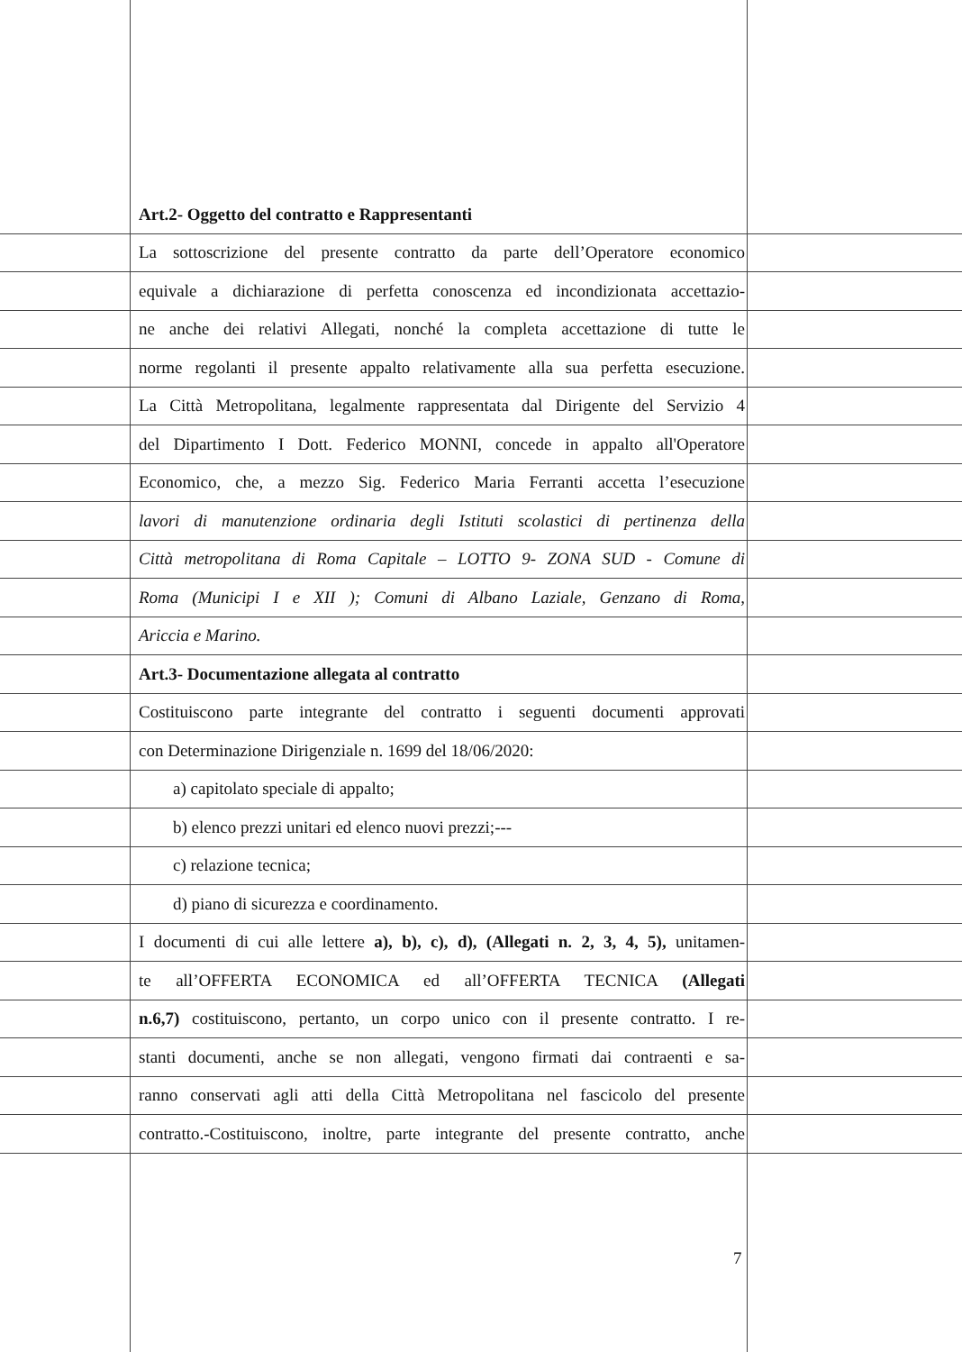Art.2- Oggetto del contratto e Rappresentanti
La sottoscrizione del presente contratto da parte dell’Operatore economico
equivale a dichiarazione di perfetta conoscenza ed incondizionata accettazio-
ne anche dei relativi Allegati, nonché la completa accettazione di tutte le
norme regolanti il presente appalto relativamente alla sua perfetta esecuzione.
La Città Metropolitana, legalmente rappresentata dal Dirigente del Servizio 4
del Dipartimento I Dott. Federico MONNI, concede in appalto all'Operatore
Economico, che, a mezzo Sig. Federico Maria Ferranti accetta l’esecuzione
lavori di manutenzione ordinaria degli Istituti scolastici di pertinenza della
Città metropolitana di Roma Capitale – LOTTO 9- ZONA SUD - Comune di
Roma (Municipi I e XII ); Comuni di Albano Laziale, Genzano di Roma,
Ariccia e Marino.
Art.3- Documentazione allegata al contratto
Costituiscono parte integrante del contratto i seguenti documenti approvati
con Determinazione Dirigenziale n. 1699 del 18/06/2020:
a) capitolato speciale di appalto;
b) elenco prezzi unitari ed elenco nuovi prezzi;---
c) relazione tecnica;
d) piano di sicurezza e coordinamento.
I documenti di cui alle lettere a), b), c), d), (Allegati n. 2, 3, 4, 5), unitamen-
te all’OFFERTA ECONOMICA ed all’OFFERTA TECNICA (Allegati
n.6,7) costituiscono, pertanto, un corpo unico con il presente contratto. I re-
stanti documenti, anche se non allegati, vengono firmati dai contraenti e sa-
ranno conservati agli atti della Città Metropolitana nel fascicolo del presente
contratto.-Costituiscono, inoltre, parte integrante del presente contratto, anche
7